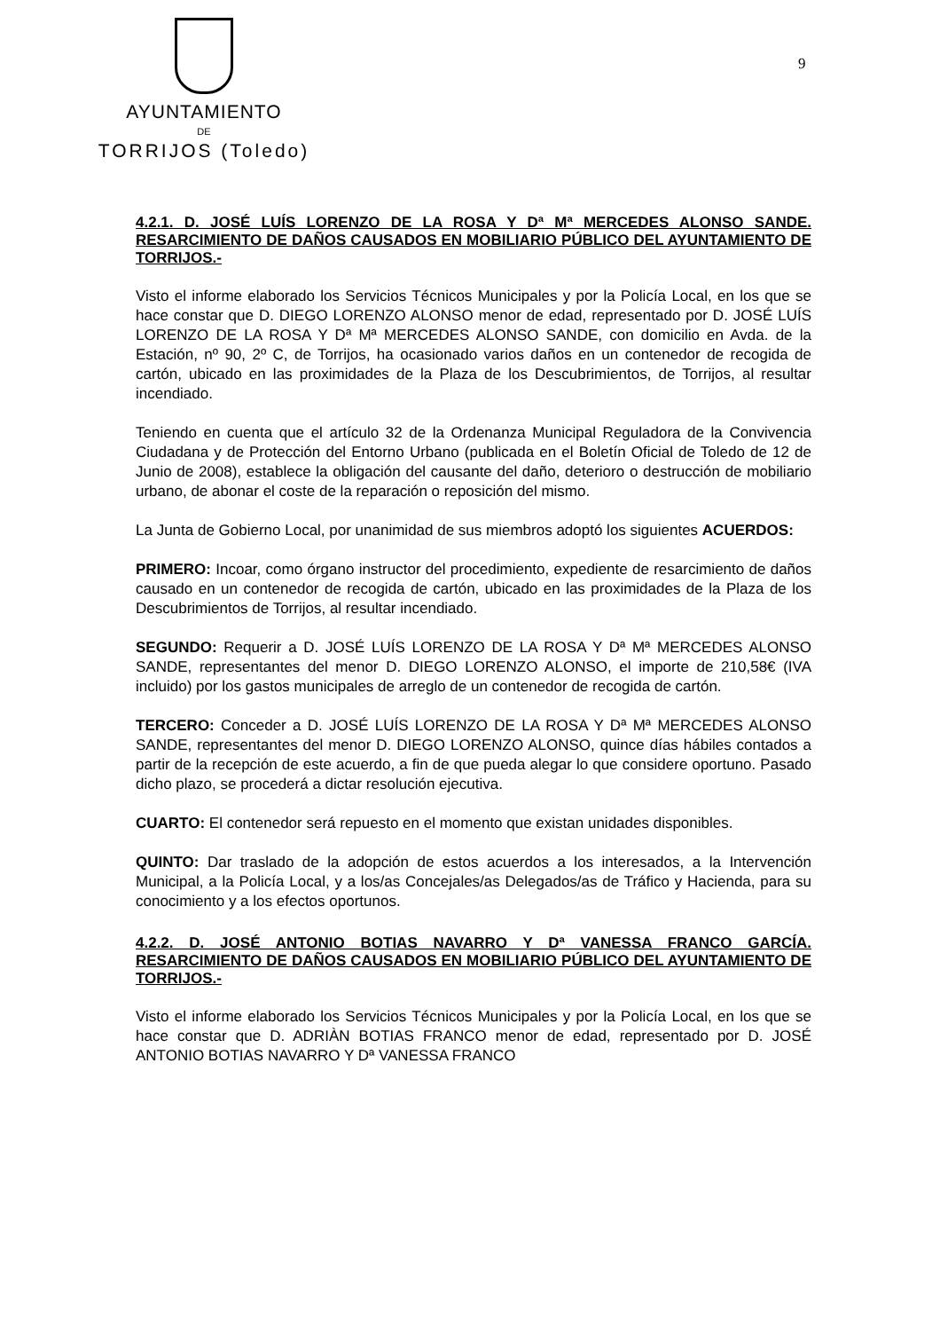AYUNTAMIENTO
DE
TORRIJOS (Toledo)
9
4.2.1. D. JOSÉ LUÍS LORENZO DE LA ROSA Y Dª Mª MERCEDES ALONSO SANDE. RESARCIMIENTO DE DAÑOS CAUSADOS EN MOBILIARIO PÚBLICO DEL AYUNTAMIENTO DE TORRIJOS.-
Visto el informe elaborado los Servicios Técnicos Municipales y por la Policía Local, en los que se hace constar que D. DIEGO LORENZO ALONSO menor de edad, representado por D. JOSÉ LUÍS LORENZO DE LA ROSA Y Dª Mª MERCEDES ALONSO SANDE, con domicilio en Avda. de la Estación, nº 90, 2º C, de Torrijos, ha ocasionado varios daños en un contenedor de recogida de cartón, ubicado en las proximidades de la Plaza de los Descubrimientos, de Torrijos, al resultar incendiado.
Teniendo en cuenta que el artículo 32 de la Ordenanza Municipal Reguladora de la Convivencia Ciudadana y de Protección del Entorno Urbano (publicada en el Boletín Oficial de Toledo de 12 de Junio de 2008), establece la obligación del causante del daño, deterioro o destrucción de mobiliario urbano, de abonar el coste de la reparación o reposición del mismo.
La Junta de Gobierno Local, por unanimidad de sus miembros adoptó los siguientes ACUERDOS:
PRIMERO: Incoar, como órgano instructor del procedimiento, expediente de resarcimiento de daños causado en un contenedor de recogida de cartón, ubicado en las proximidades de la Plaza de los Descubrimientos de Torrijos, al resultar incendiado.
SEGUNDO: Requerir a D. JOSÉ LUÍS LORENZO DE LA ROSA Y Dª Mª MERCEDES ALONSO SANDE, representantes del menor D. DIEGO LORENZO ALONSO, el importe de 210,58€ (IVA incluido) por los gastos municipales de arreglo de un contenedor de recogida de cartón.
TERCERO: Conceder a D. JOSÉ LUÍS LORENZO DE LA ROSA Y Dª Mª MERCEDES ALONSO SANDE, representantes del menor D. DIEGO LORENZO ALONSO, quince días hábiles contados a partir de la recepción de este acuerdo, a fin de que pueda alegar lo que considere oportuno. Pasado dicho plazo, se procederá a dictar resolución ejecutiva.
CUARTO: El contenedor será repuesto en el momento que existan unidades disponibles.
QUINTO: Dar traslado de la adopción de estos acuerdos a los interesados, a la Intervención Municipal, a la Policía Local, y a los/as Concejales/as Delegados/as de Tráfico y Hacienda, para su conocimiento y a los efectos oportunos.
4.2.2. D. JOSÉ ANTONIO BOTIAS NAVARRO Y Dª VANESSA FRANCO GARCÍA. RESARCIMIENTO DE DAÑOS CAUSADOS EN MOBILIARIO PÚBLICO DEL AYUNTAMIENTO DE TORRIJOS.-
Visto el informe elaborado los Servicios Técnicos Municipales y por la Policía Local, en los que se hace constar que D. ADRIÀN BOTIAS FRANCO menor de edad, representado por D. JOSÉ ANTONIO BOTIAS NAVARRO Y Dª VANESSA FRANCO